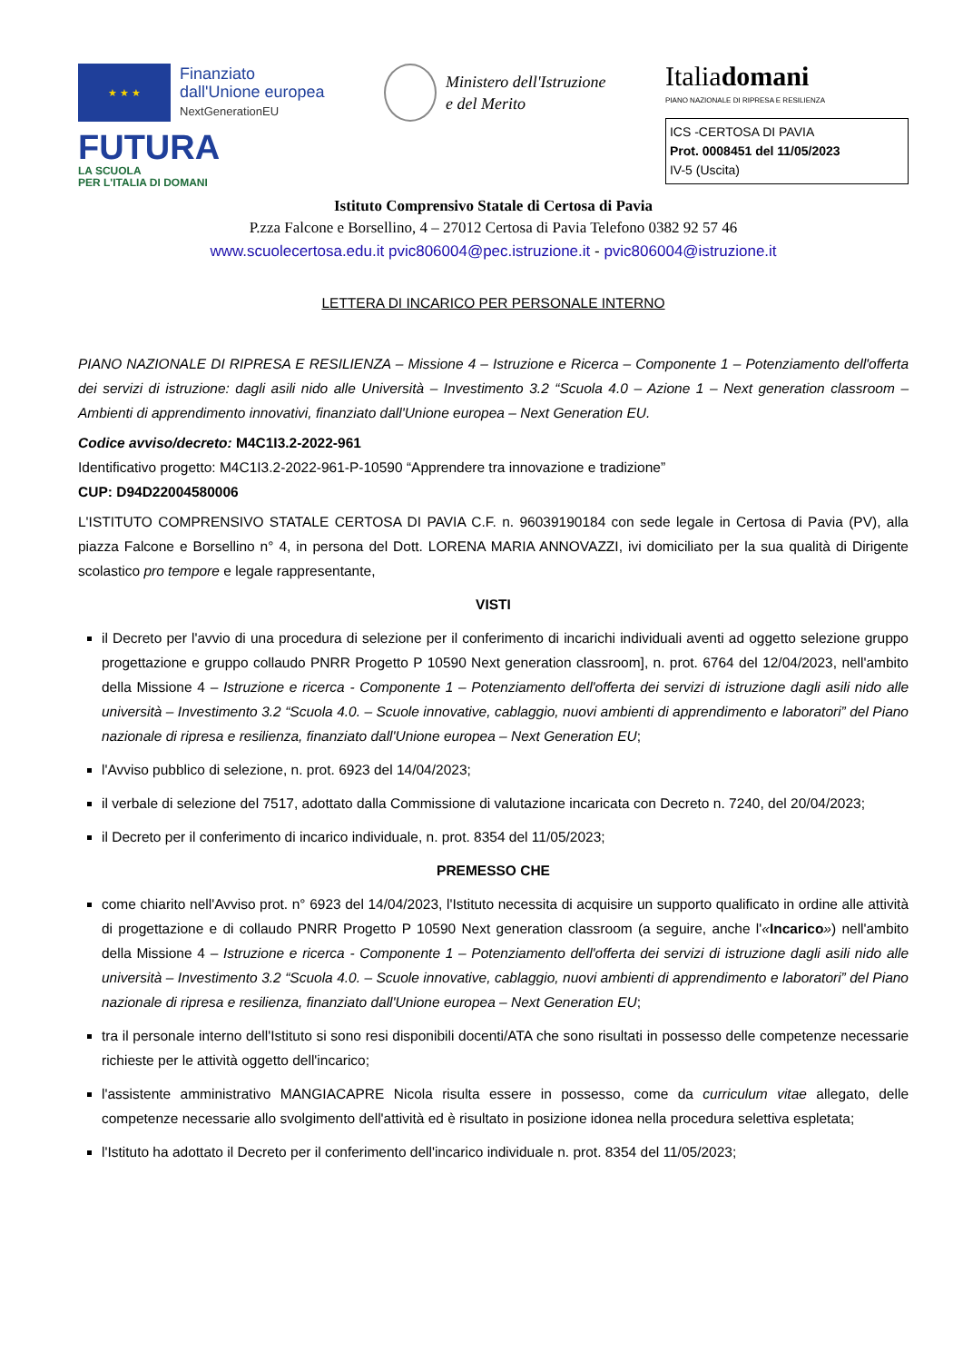★ ★ ★
Finanziato
dall'Unione europea
NextGenerationEU
FUTURA
LA SCUOLA
PER L'ITALIA DI DOMANI
Ministero dell'Istruzione
e del Merito
Italiadomani
PIANO NAZIONALE DI RIPRESA E RESILIENZA
ICS -CERTOSA DI PAVIA
Prot. 0008451 del 11/05/2023
IV-5 (Uscita)
Istituto Comprensivo Statale di Certosa di Pavia
P.zza Falcone e Borsellino, 4 – 27012 Certosa di Pavia Telefono 0382 92 57 46
www.scuolecertosa.edu.it pvic806004@pec.istruzione.it - pvic806004@istruzione.it
LETTERA DI INCARICO PER PERSONALE INTERNO
PIANO NAZIONALE DI RIPRESA E RESILIENZA – Missione 4 – Istruzione e Ricerca – Componente 1 – Potenziamento dell'offerta dei servizi di istruzione: dagli asili nido alle Università – Investimento 3.2 “Scuola 4.0 – Azione 1 – Next generation classroom – Ambienti di apprendimento innovativi, finanziato dall'Unione europea – Next Generation EU.
Codice avviso/decreto: M4C1I3.2-2022-961
Identificativo progetto: M4C1I3.2-2022-961-P-10590 “Apprendere tra innovazione e tradizione”
CUP: D94D22004580006
L'ISTITUTO COMPRENSIVO STATALE CERTOSA DI PAVIA C.F. n. 96039190184 con sede legale in Certosa di Pavia (PV), alla piazza Falcone e Borsellino n° 4, in persona del Dott. LORENA MARIA ANNOVAZZI, ivi domiciliato per la sua qualità di Dirigente scolastico pro tempore e legale rappresentante,
VISTI
il Decreto per l'avvio di una procedura di selezione per il conferimento di incarichi individuali aventi ad oggetto selezione gruppo progettazione e gruppo collaudo PNRR Progetto P 10590 Next generation classroom], n. prot. 6764 del 12/04/2023, nell'ambito della Missione 4 – Istruzione e ricerca - Componente 1 – Potenziamento dell'offerta dei servizi di istruzione dagli asili nido alle università – Investimento 3.2 “Scuola 4.0. – Scuole innovative, cablaggio, nuovi ambienti di apprendimento e laboratori” del Piano nazionale di ripresa e resilienza, finanziato dall'Unione europea – Next Generation EU;
l'Avviso pubblico di selezione, n. prot. 6923 del 14/04/2023;
il verbale di selezione del 7517, adottato dalla Commissione di valutazione incaricata con Decreto n. 7240, del 20/04/2023;
il Decreto per il conferimento di incarico individuale, n. prot. 8354 del 11/05/2023;
PREMESSO CHE
come chiarito nell'Avviso prot. n° 6923 del 14/04/2023, l'Istituto necessita di acquisire un supporto qualificato in ordine alle attività di progettazione e di collaudo PNRR Progetto P 10590 Next generation classroom (a seguire, anche l'«Incarico») nell'ambito della Missione 4 – Istruzione e ricerca - Componente 1 – Potenziamento dell'offerta dei servizi di istruzione dagli asili nido alle università – Investimento 3.2 “Scuola 4.0. – Scuole innovative, cablaggio, nuovi ambienti di apprendimento e laboratori” del Piano nazionale di ripresa e resilienza, finanziato dall'Unione europea – Next Generation EU;
tra il personale interno dell'Istituto si sono resi disponibili docenti/ATA che sono risultati in possesso delle competenze necessarie richieste per le attività oggetto dell'incarico;
l'assistente amministrativo MANGIACAPRE Nicola risulta essere in possesso, come da curriculum vitae allegato, delle competenze necessarie allo svolgimento dell'attività ed è risultato in posizione idonea nella procedura selettiva espletata;
l'Istituto ha adottato il Decreto per il conferimento dell'incarico individuale n. prot. 8354 del 11/05/2023;